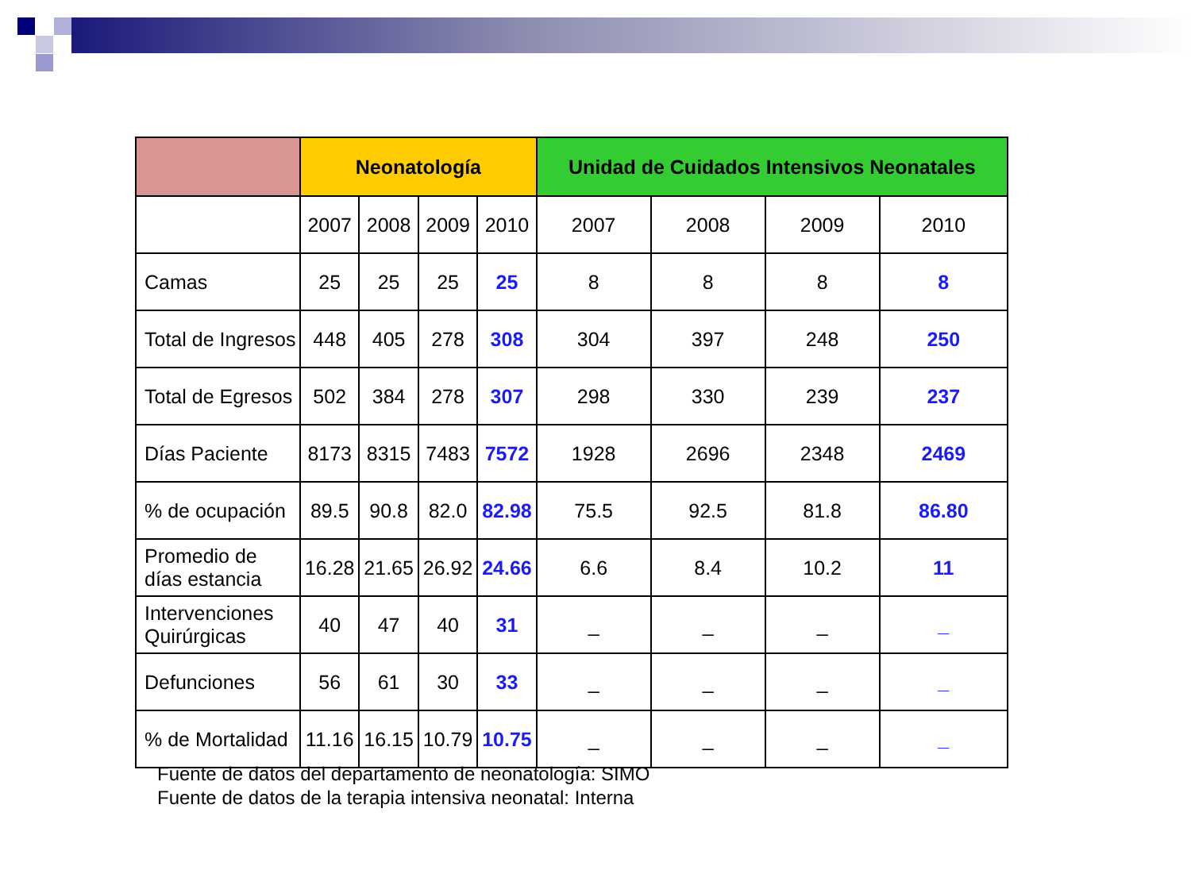| | Neonatología | | | | Unidad de Cuidados Intensivos Neonatales | | | |
| --- | --- | --- | --- | --- | --- | --- | --- | --- |
| | 2007 | 2008 | 2009 | 2010 | 2007 | 2008 | 2009 | 2010 |
| Camas | 25 | 25 | 25 | 25 | 8 | 8 | 8 | 8 |
| Total de Ingresos | 448 | 405 | 278 | 308 | 304 | 397 | 248 | 250 |
| Total de Egresos | 502 | 384 | 278 | 307 | 298 | 330 | 239 | 237 |
| Días Paciente | 8173 | 8315 | 7483 | 7572 | 1928 | 2696 | 2348 | 2469 |
| % de ocupación | 89.5 | 90.8 | 82.0 | 82.98 | 75.5 | 92.5 | 81.8 | 86.80 |
| Promedio de días estancia | 16.28 | 21.65 | 26.92 | 24.66 | 6.6 | 8.4 | 10.2 | 11 |
| Intervenciones Quirúrgicas | 40 | 47 | 40 | 31 | _ | _ | _ | _ |
| Defunciones | 56 | 61 | 30 | 33 | _ | _ | _ | _ |
| % de Mortalidad | 11.16 | 16.15 | 10.79 | 10.75 | _ | _ | _ | _ |
Fuente de datos del departamento de neonatología: SIMO
Fuente de datos de la terapia intensiva neonatal: Interna